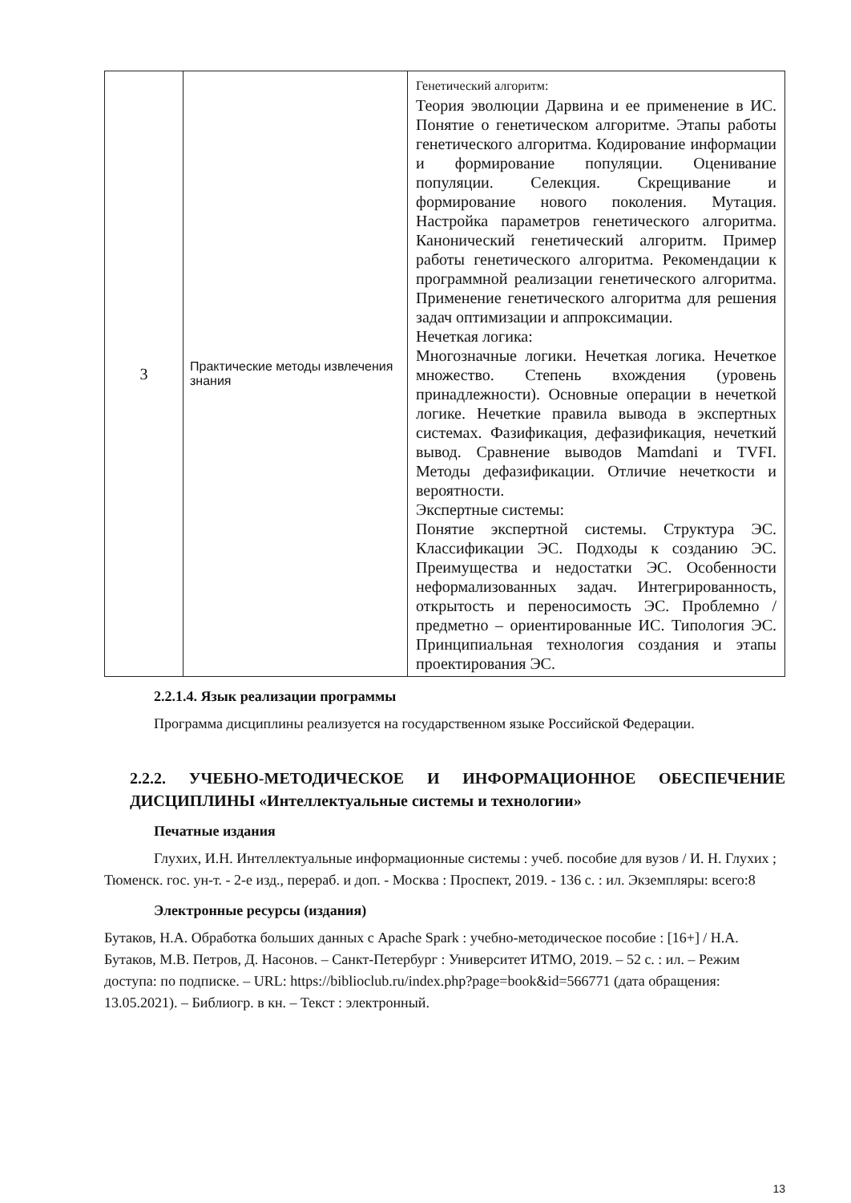| 3 | Практические методы извлечения знания | Генетический алгоритм: Теория эволюции Дарвина и ее применение в ИС. Понятие о генетическом алгоритме. Этапы работы генетического алгоритма. Кодирование информации и формирование популяции. Оценивание популяции. Селекция. Скрещивание и формирование нового поколения. Мутация. Настройка параметров генетического алгоритма. Канонический генетический алгоритм. Пример работы генетического алгоритма. Рекомендации к программной реализации генетического алгоритма. Применение генетического алгоритма для решения задач оптимизации и аппроксимации. Нечеткая логика: Многозначные логики. Нечеткая логика. Нечеткое множество. Степень вхождения (уровень принадлежности). Основные операции в нечеткой логике. Нечеткие правила вывода в экспертных системах. Фазификация, дефазификация, нечеткий вывод. Сравнение выводов Mamdani и TVFI. Методы дефазификации. Отличие нечеткости и вероятности. Экспертные системы: Понятие экспертной системы. Структура ЭС. Классификации ЭС. Подходы к созданию ЭС. Преимущества и недостатки ЭС. Особенности неформализованных задач. Интегрированность, открытость и переносимость ЭС. Проблемно / предметно – ориентированные ИС. Типология ЭС. Принципиальная технология создания и этапы проектирования ЭС. |
2.2.1.4. Язык реализации программы
Программа дисциплины реализуется на государственном языке Российской Федерации.
2.2.2. УЧЕБНО-МЕТОДИЧЕСКОЕ И ИНФОРМАЦИОННОЕ ОБЕСПЕЧЕНИЕ ДИСЦИПЛИНЫ «Интеллектуальные системы и технологии»
Печатные издания
Глухих, И.Н. Интеллектуальные информационные системы : учеб. пособие для вузов / И. Н. Глухих ; Тюменск. гос. ун-т. - 2-е изд., перераб. и доп. - Москва : Проспект, 2019. - 136 с. : ил. Экземпляры: всего:8
Электронные ресурсы (издания)
Бутаков, Н.А. Обработка больших данных с Apache Spark : учебно-методическое пособие : [16+] / Н.А. Бутаков, М.В. Петров, Д. Насонов. – Санкт-Петербург : Университет ИТМО, 2019. – 52 с. : ил. – Режим доступа: по подписке. – URL: https://biblioclub.ru/index.php?page=book&id=566771 (дата обращения: 13.05.2021). – Библиогр. в кн. – Текст : электронный.
13